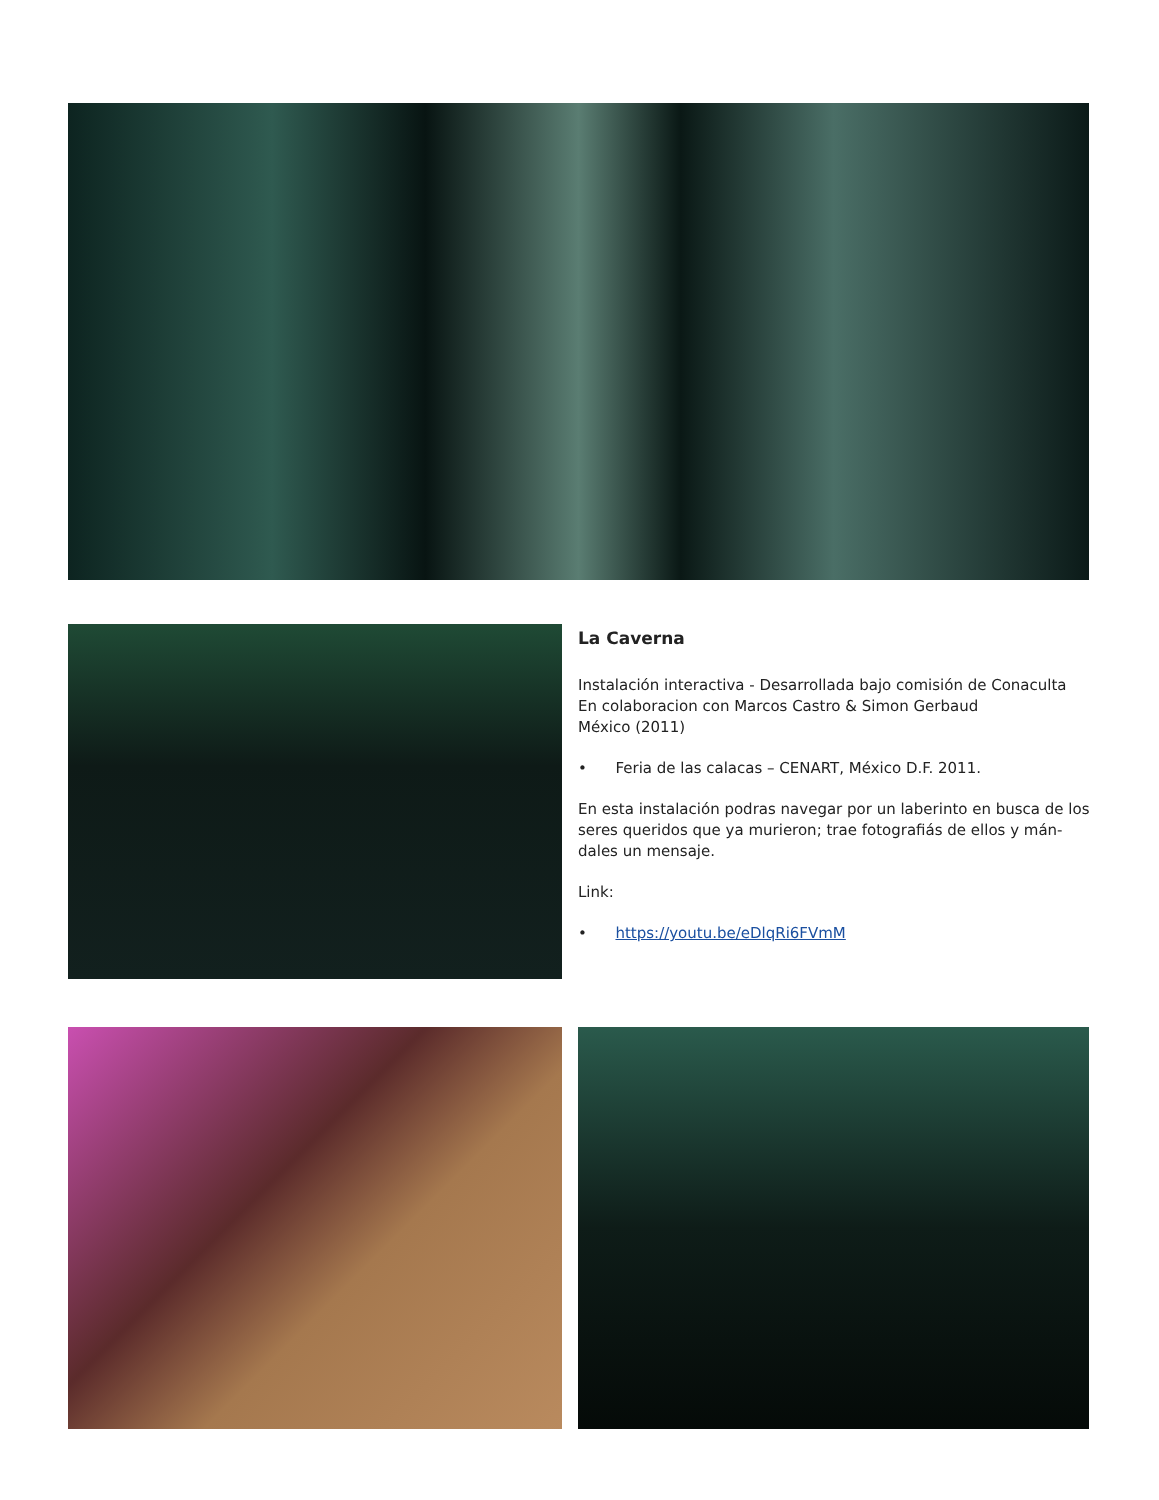La Caverna
Instalación interactiva - Desarrollada bajo comisión de Conaculta
En colaboracion con Marcos Castro & Simon Gerbaud
México (2011)
• Feria de las calacas – CENART, México D.F. 2011.
En esta instalación podras navegar por un laberinto en busca de los seres queridos que ya murieron; trae fotografiás de ellos y mán-dales un mensaje.
Link:
• https://youtu.be/eDlqRi6FVmM